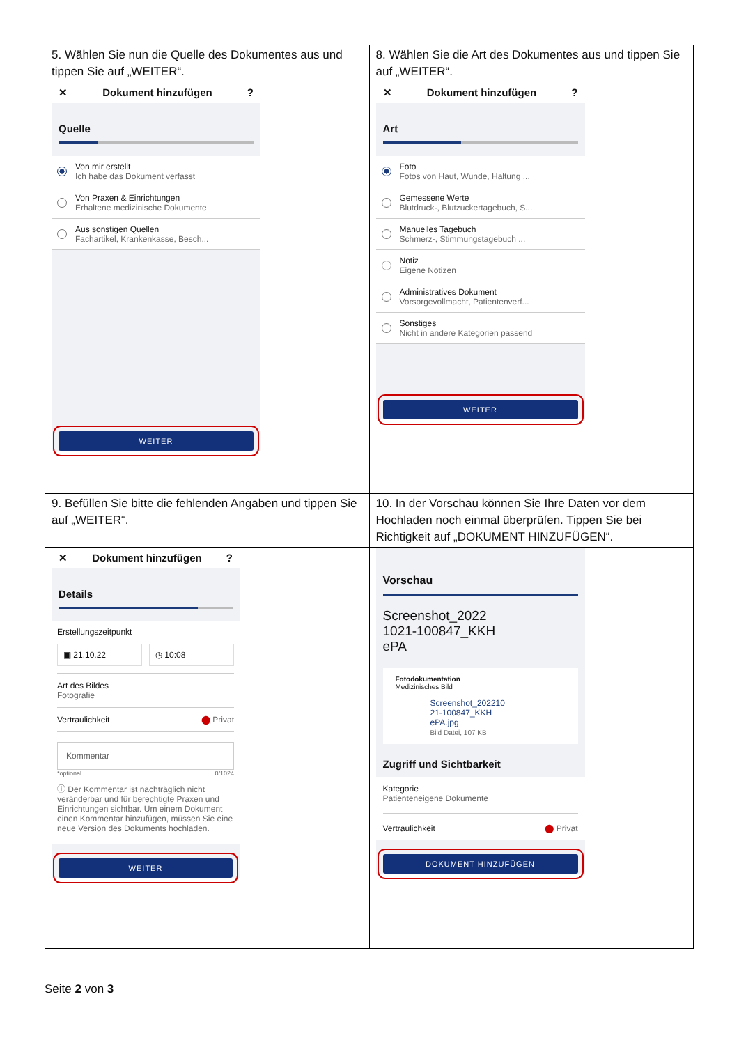| 5. Wählen Sie nun die Quelle des Dokumentes aus und tippen Sie auf „WEITER“. | 8. Wählen Sie die Art des Dokumentes aus und tippen Sie auf „WEITER“. |
| ✕ Dokument hinzufügen ? Quelle Von mir erstellt Ich habe das Dokument verfasst Von Praxen & Einrichtungen Erhaltene medizinische Dokumente Aus sonstigen Quellen Fachartikel, Krankenkasse, Besch... WEITER | ✕ Dokument hinzufügen ? Art Foto Fotos von Haut, Wunde, Haltung ... Gemessene Werte Blutdruck-, Blutzuckertagebuch, S... Manuelles Tagebuch Schmerz-, Stimmungstagebuch ... Notiz Eigene Notizen Administratives Dokument Vorsorgevollmacht, Patientenverf... Sonstiges Nicht in andere Kategorien passend WEITER |
| 9. Befüllen Sie bitte die fehlenden Angaben und tippen Sie auf „WEITER“. | 10. In der Vorschau können Sie Ihre Daten vor dem Hochladen noch einmal überprüfen. Tippen Sie bei Richtigkeit auf „DOKUMENT HINZUFÜGEN“. |
| ✕ Dokument hinzufügen ? Details Erstellungszeitpunkt ▣ 21.10.22 ◷ 10:08 Art des Bildes Fotografie Vertraulichkeit ⬤ Privat Kommentar *optional 0/1024 ⓘ Der Kommentar ist nachträglich nicht veränderbar und für berechtigte Praxen und Einrichtungen sichtbar. Um einem Dokument einen Kommentar hinzufügen, müssen Sie eine neue Version des Dokuments hochladen. WEITER | Vorschau Screenshot_2022 1021-100847_KKH ePA Fotodokumentation Medizinisches Bild Screenshot_202210 21-100847_KKH ePA.jpg Bild Datei, 107 KB Zugriff und Sichtbarkeit Kategorie Patienteneigene Dokumente Vertraulichkeit ⬤ Privat DOKUMENT HINZUFÜGEN |
Seite 2 von 3